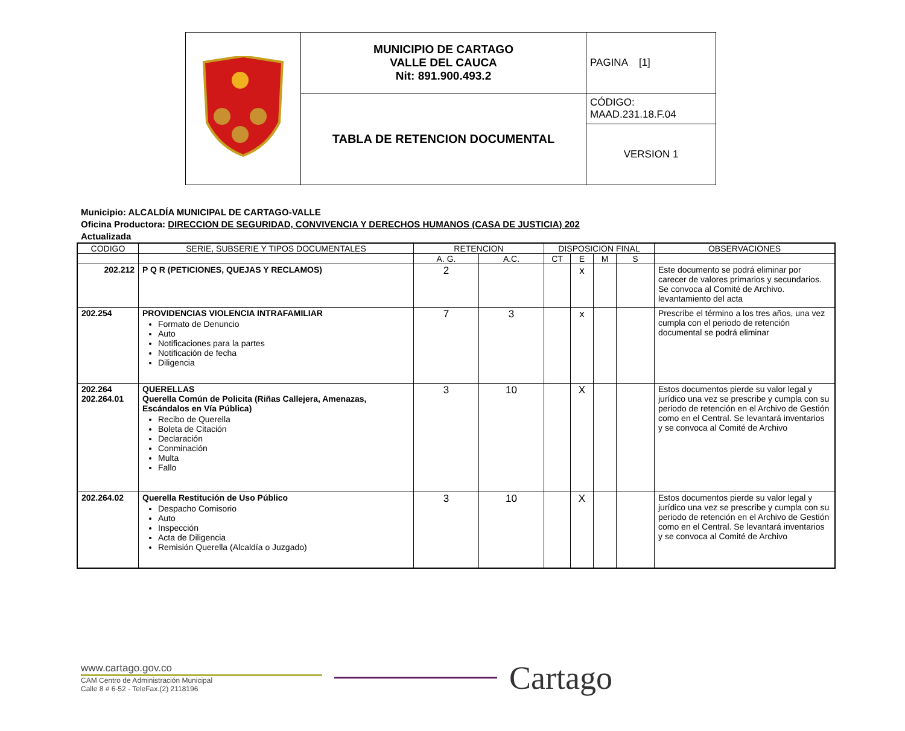| | MUNICIPIO DE CARTAGO VALLE DEL CAUCA Nit: 891.900.493.2 | PAGINA [1] |
| | TABLA DE RETENCION DOCUMENTAL | CÓDIGO: MAAD.231.18.F.04 |
| | | VERSION 1 |
Municipio: ALCALDÍA MUNICIPAL DE CARTAGO-VALLE
Oficina Productora: DIRECCION DE SEGURIDAD, CONVIVENCIA Y DERECHOS HUMANOS (CASA DE JUSTICIA) 202
Actualizada
| CODIGO | SERIE, SUBSERIE Y TIPOS DOCUMENTALES | RETENCION | | DISPOSICION FINAL | | | | OBSERVACIONES |
| --- | --- | --- | --- | --- | --- | --- | --- | --- |
| | | A. G. | A.C. | CT | E | M | S | |
| 202.212 | P Q R (PETICIONES, QUEJAS Y RECLAMOS) | 2 | | | x | | | Este documento se podrá eliminar por carecer de valores primarios y secundarios. Se convoca al Comité de Archivo. levantamiento del acta |
| 202.254 | PROVIDENCIAS VIOLENCIA INTRAFAMILIAR Formato de Denuncio Auto Notificaciones para la partes Notificación de fecha Diligencia | 7 | 3 | | x | | | Prescribe el término a los tres años, una vez cumpla con el periodo de retención documental se podrá eliminar |
| 202.264 202.264.01 | QUERELLAS Querella Común de Policita (Riñas Callejera, Amenazas, Escándalos en Vía Pública) Recibo de Querella Boleta de Citación Declaración Conminación Multa Fallo | 3 | 10 | | X | | | Estos documentos pierde su valor legal y jurídico una vez se prescribe y cumpla con su periodo de retención en el Archivo de Gestión como en el Central. Se levantará inventarios y se convoca al Comité de Archivo |
| 202.264.02 | Querella Restitución de Uso Público Despacho Comisorio Auto Inspección Acta de Diligencia Remisión Querella (Alcaldía o Juzgado) | 3 | 10 | | X | | | Estos documentos pierde su valor legal y jurídico una vez se prescribe y cumpla con su periodo de retención en el Archivo de Gestión como en el Central. Se levantará inventarios y se convoca al Comité de Archivo |
www.cartago.gov.co
CAM Centro de Administración Municipal
Calle 8 # 6-52 - TeleFax.(2) 2118196
Cartago